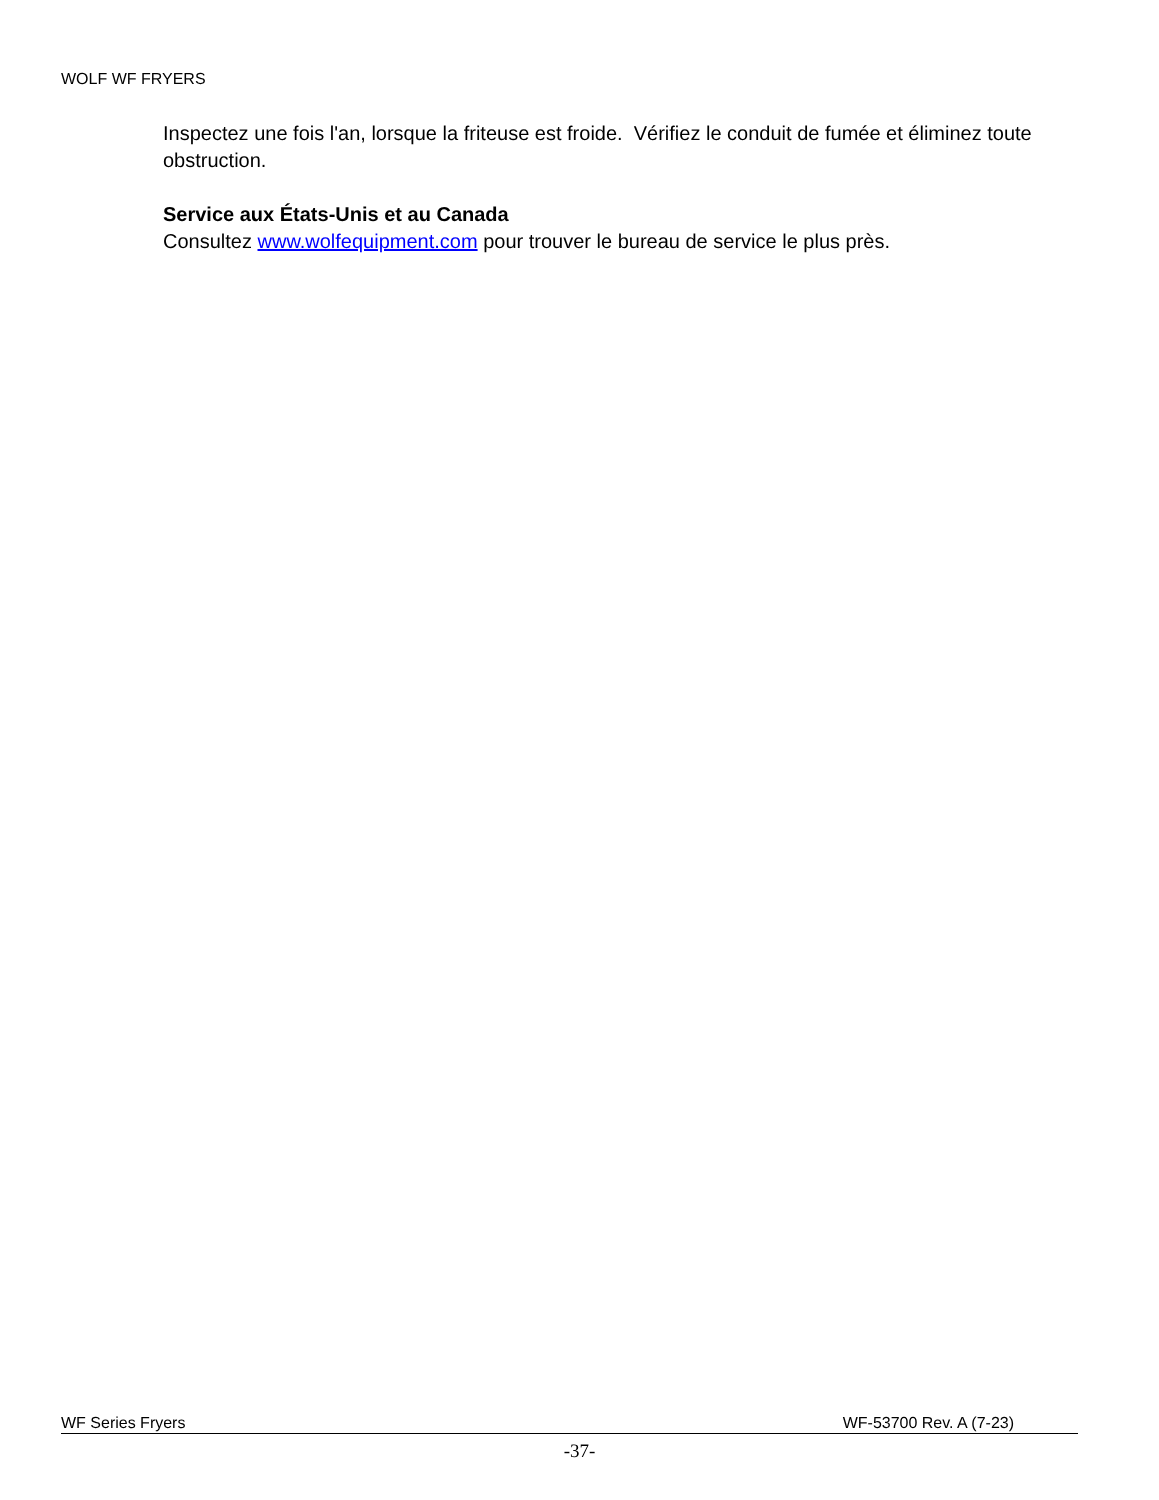WOLF WF FRYERS
Inspectez une fois l'an, lorsque la friteuse est froide. Vérifiez le conduit de fumée et éliminez toute obstruction.
Service aux États-Unis et au Canada
Consultez www.wolfequipment.com pour trouver le bureau de service le plus près.
WF Series Fryers WF-53700 Rev. A (7-23)
-37-